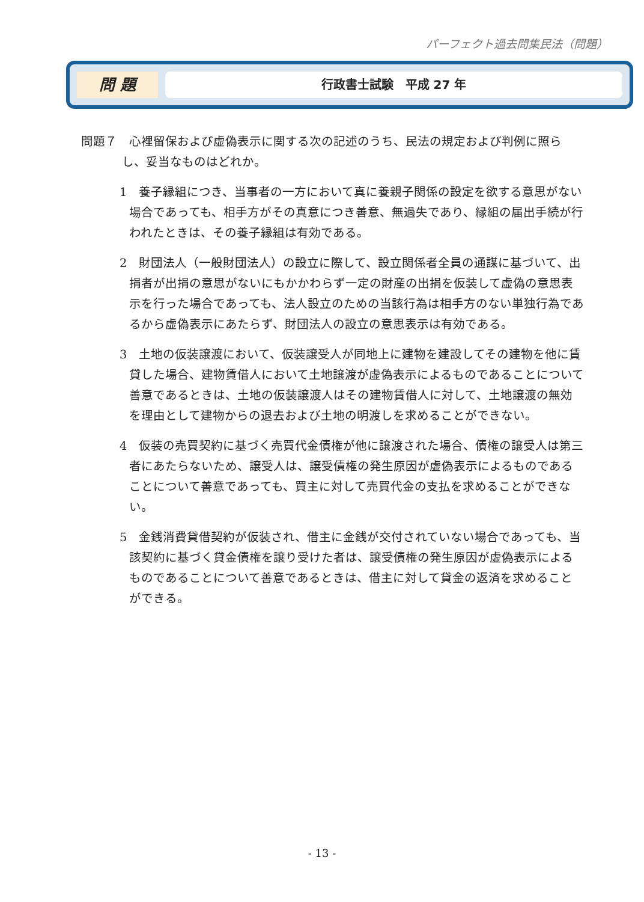パーフェクト過去問集民法（問題）
問 題
行政書士試験　平成 27 年
問題７　心裡留保および虚偽表示に関する次の記述のうち、民法の規定および判例に照らし、妥当なものはどれか。
1　養子縁組につき、当事者の一方において真に養親子関係の設定を欲する意思がない場合であっても、相手方がその真意につき善意、無過失であり、縁組の届出手続が行われたときは、その養子縁組は有効である。
2　財団法人（一般財団法人）の設立に際して、設立関係者全員の通謀に基づいて、出捐者が出捐の意思がないにもかかわらず一定の財産の出捐を仮装して虚偽の意思表示を行った場合であっても、法人設立のための当該行為は相手方のない単独行為であるから虚偽表示にあたらず、財団法人の設立の意思表示は有効である。
3　土地の仮装譲渡において、仮装譲受人が同地上に建物を建設してその建物を他に賃貸した場合、建物賃借人において土地譲渡が虚偽表示によるものであることについて善意であるときは、土地の仮装譲渡人はその建物賃借人に対して、土地譲渡の無効を理由として建物からの退去および土地の明渡しを求めることができない。
4　仮装の売買契約に基づく売買代金債権が他に譲渡された場合、債権の譲受人は第三者にあたらないため、譲受人は、譲受債権の発生原因が虚偽表示によるものであることについて善意であっても、買主に対して売買代金の支払を求めることができない。
5　金銭消費貸借契約が仮装され、借主に金銭が交付されていない場合であっても、当該契約に基づく貸金債権を譲り受けた者は、譲受債権の発生原因が虚偽表示によるものであることについて善意であるときは、借主に対して貸金の返済を求めることができる。
- 13 -